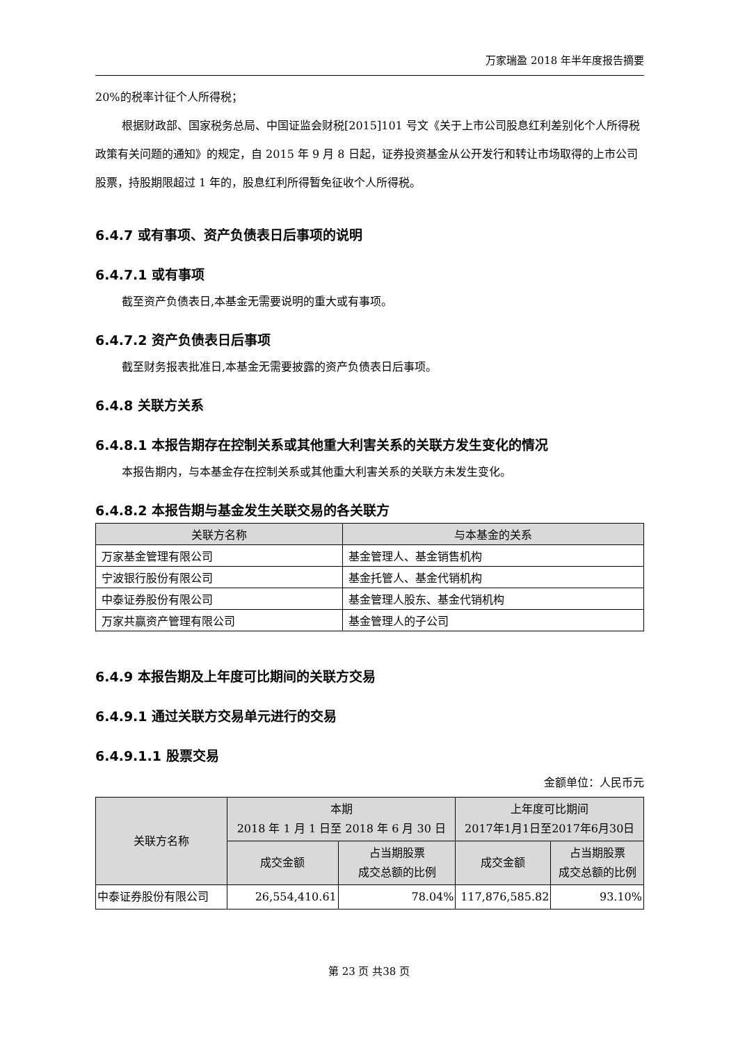万家瑞盈 2018 年半年度报告摘要
20%的税率计征个人所得税；
根据财政部、国家税务总局、中国证监会财税[2015]101 号文《关于上市公司股息红利差别化个人所得税政策有关问题的通知》的规定，自 2015 年 9 月 8 日起，证券投资基金从公开发行和转让市场取得的上市公司股票，持股期限超过 1 年的，股息红利所得暂免征收个人所得税。
6.4.7 或有事项、资产负债表日后事项的说明
6.4.7.1 或有事项
截至资产负债表日,本基金无需要说明的重大或有事项。
6.4.7.2 资产负债表日后事项
截至财务报表批准日,本基金无需要披露的资产负债表日后事项。
6.4.8 关联方关系
6.4.8.1 本报告期存在控制关系或其他重大利害关系的关联方发生变化的情况
本报告期内，与本基金存在控制关系或其他重大利害关系的关联方未发生变化。
6.4.8.2 本报告期与基金发生关联交易的各关联方
| 关联方名称 | 与本基金的关系 |
| --- | --- |
| 万家基金管理有限公司 | 基金管理人、基金销售机构 |
| 宁波银行股份有限公司 | 基金托管人、基金代销机构 |
| 中泰证券股份有限公司 | 基金管理人股东、基金代销机构 |
| 万家共赢资产管理有限公司 | 基金管理人的子公司 |
6.4.9 本报告期及上年度可比期间的关联方交易
6.4.9.1 通过关联方交易单元进行的交易
6.4.9.1.1 股票交易
金额单位：人民币元
| 关联方名称 | 本期 2018 年 1 月 1 日至 2018 年 6 月 30 日 | | 上年度可比期间 2017年1月1日至2017年6月30日 | |
| --- | --- | --- | --- | --- |
| | 成交金额 | 占当期股票 成交总额的比例 | 成交金额 | 占当期股票 成交总额的比例 |
| 中泰证券股份有限公司 | 26,554,410.61 | 78.04% | 117,876,585.82 | 93.10% |
第 23 页 共38 页